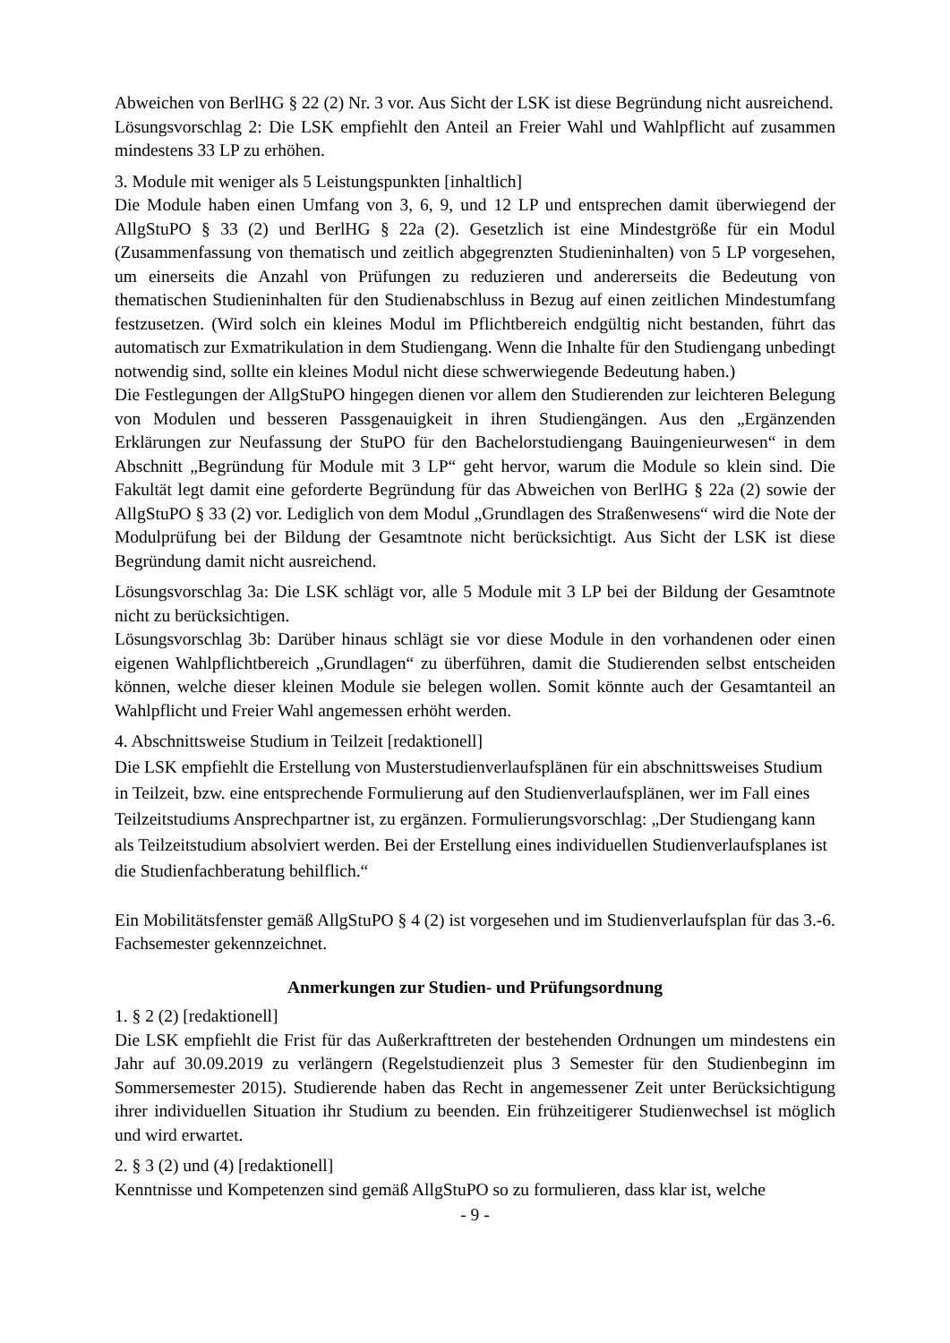Abweichen von BerlHG § 22 (2) Nr. 3 vor. Aus Sicht der LSK ist diese Begründung nicht ausreichend.
Lösungsvorschlag 2: Die LSK empfiehlt den Anteil an Freier Wahl und Wahlpflicht auf zusammen mindestens 33 LP zu erhöhen.
3. Module mit weniger als 5 Leistungspunkten [inhaltlich]
Die Module haben einen Umfang von 3, 6, 9, und 12 LP und entsprechen damit überwiegend der AllgStuPO § 33 (2) und BerlHG § 22a (2). Gesetzlich ist eine Mindestgröße für ein Modul (Zusammenfassung von thematisch und zeitlich abgegrenzten Studieninhalten) von 5 LP vorgesehen, um einerseits die Anzahl von Prüfungen zu reduzieren und andererseits die Bedeutung von thematischen Studieninhalten für den Studienabschluss in Bezug auf einen zeitlichen Mindestumfang festzusetzen. (Wird solch ein kleines Modul im Pflichtbereich endgültig nicht bestanden, führt das automatisch zur Exmatrikulation in dem Studiengang. Wenn die Inhalte für den Studiengang unbedingt notwendig sind, sollte ein kleines Modul nicht diese schwerwiegende Bedeutung haben.)
Die Festlegungen der AllgStuPO hingegen dienen vor allem den Studierenden zur leichteren Belegung von Modulen und besseren Passgenauigkeit in ihren Studiengängen. Aus den „Ergänzenden Erklärungen zur Neufassung der StuPO für den Bachelorstudiengang Bauingenieurwesen“ in dem Abschnitt „Begründung für Module mit 3 LP“ geht hervor, warum die Module so klein sind. Die Fakultät legt damit eine geforderte Begründung für das Abweichen von BerlHG § 22a (2) sowie der AllgStuPO § 33 (2) vor. Lediglich von dem Modul „Grundlagen des Straßenwesens“ wird die Note der Modulprüfung bei der Bildung der Gesamtnote nicht berücksichtigt. Aus Sicht der LSK ist diese Begründung damit nicht ausreichend.
Lösungsvorschlag 3a: Die LSK schlägt vor, alle 5 Module mit 3 LP bei der Bildung der Gesamtnote nicht zu berücksichtigen.
Lösungsvorschlag 3b: Darüber hinaus schlägt sie vor diese Module in den vorhandenen oder einen eigenen Wahlpflichtbereich „Grundlagen“ zu überführen, damit die Studierenden selbst entscheiden können, welche dieser kleinen Module sie belegen wollen. Somit könnte auch der Gesamtanteil an Wahlpflicht und Freier Wahl angemessen erhöht werden.
4. Abschnittsweise Studium in Teilzeit [redaktionell]
Die LSK empfiehlt die Erstellung von Musterstudienverlaufsplänen für ein abschnittsweises Studium in Teilzeit, bzw. eine entsprechende Formulierung auf den Studienverlaufsplänen, wer im Fall eines Teilzeitstudiums Ansprechpartner ist, zu ergänzen. Formulierungsvorschlag: „Der Studiengang kann als Teilzeitstudium absolviert werden. Bei der Erstellung eines individuellen Studienverlaufsplanes ist die Studienfachberatung behilflich.“
Ein Mobilitätsfenster gemäß AllgStuPO § 4 (2) ist vorgesehen und im Studienverlaufsplan für das 3.-6. Fachsemester gekennzeichnet.
Anmerkungen zur Studien- und Prüfungsordnung
1. § 2 (2) [redaktionell]
Die LSK empfiehlt die Frist für das Außerkrafttreten der bestehenden Ordnungen um mindestens ein Jahr auf 30.09.2019 zu verlängern (Regelstudienzeit plus 3 Semester für den Studienbeginn im Sommersemester 2015). Studierende haben das Recht in angemessener Zeit unter Berücksichtigung ihrer individuellen Situation ihr Studium zu beenden. Ein frühzeitigerer Studienwechsel ist möglich und wird erwartet.
2. § 3 (2) und (4) [redaktionell]
Kenntnisse und Kompetenzen sind gemäß AllgStuPO so zu formulieren, dass klar ist, welche
- 9 -